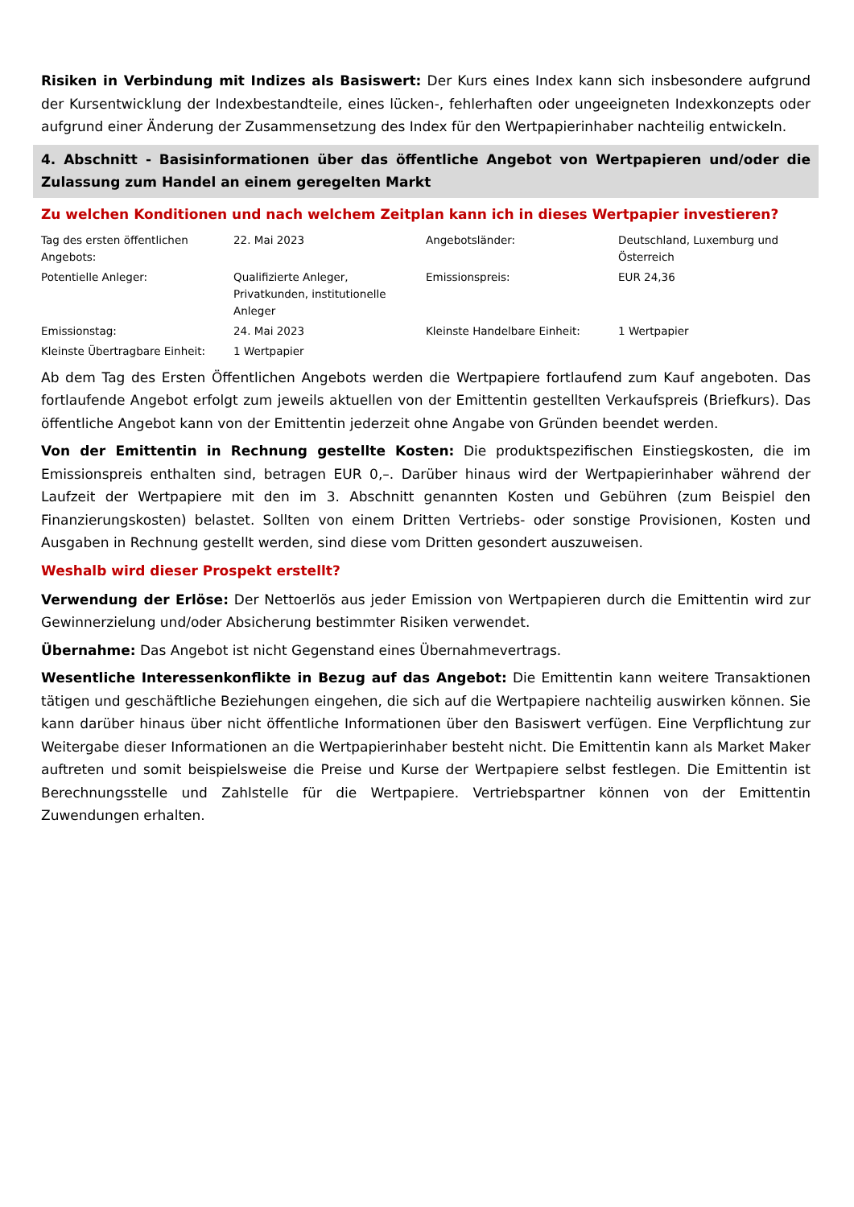Risiken in Verbindung mit Indizes als Basiswert: Der Kurs eines Index kann sich insbesondere aufgrund der Kursentwicklung der Indexbestandteile, eines lücken-, fehlerhaften oder ungeeigneten Indexkonzepts oder aufgrund einer Änderung der Zusammensetzung des Index für den Wertpapierinhaber nachteilig entwickeln.
4. Abschnitt - Basisinformationen über das öffentliche Angebot von Wertpapieren und/oder die Zulassung zum Handel an einem geregelten Markt
Zu welchen Konditionen und nach welchem Zeitplan kann ich in dieses Wertpapier investieren?
| Tag des ersten öffentlichen Angebots: | 22. Mai 2023 | Angebotsländer: | Deutschland, Luxemburg und Österreich |
| Potentielle Anleger: | Qualifizierte Anleger, Privatkunden, institutionelle Anleger | Emissionspreis: | EUR 24,36 |
| Emissionstag: | 24. Mai 2023 | Kleinste Handelbare Einheit: | 1 Wertpapier |
| Kleinste Übertragbare Einheit: | 1 Wertpapier | | |
Ab dem Tag des Ersten Öffentlichen Angebots werden die Wertpapiere fortlaufend zum Kauf angeboten. Das fortlaufende Angebot erfolgt zum jeweils aktuellen von der Emittentin gestellten Verkaufspreis (Briefkurs). Das öffentliche Angebot kann von der Emittentin jederzeit ohne Angabe von Gründen beendet werden.
Von der Emittentin in Rechnung gestellte Kosten: Die produktspezifischen Einstiegskosten, die im Emissionspreis enthalten sind, betragen EUR 0,–. Darüber hinaus wird der Wertpapierinhaber während der Laufzeit der Wertpapiere mit den im 3. Abschnitt genannten Kosten und Gebühren (zum Beispiel den Finanzierungskosten) belastet. Sollten von einem Dritten Vertriebs- oder sonstige Provisionen, Kosten und Ausgaben in Rechnung gestellt werden, sind diese vom Dritten gesondert auszuweisen.
Weshalb wird dieser Prospekt erstellt?
Verwendung der Erlöse: Der Nettoerlös aus jeder Emission von Wertpapieren durch die Emittentin wird zur Gewinnerzielung und/oder Absicherung bestimmter Risiken verwendet.
Übernahme: Das Angebot ist nicht Gegenstand eines Übernahmevertrags.
Wesentliche Interessenkonflikte in Bezug auf das Angebot: Die Emittentin kann weitere Transaktionen tätigen und geschäftliche Beziehungen eingehen, die sich auf die Wertpapiere nachteilig auswirken können. Sie kann darüber hinaus über nicht öffentliche Informationen über den Basiswert verfügen. Eine Verpflichtung zur Weitergabe dieser Informationen an die Wertpapierinhaber besteht nicht. Die Emittentin kann als Market Maker auftreten und somit beispielsweise die Preise und Kurse der Wertpapiere selbst festlegen. Die Emittentin ist Berechnungsstelle und Zahlstelle für die Wertpapiere. Vertriebspartner können von der Emittentin Zuwendungen erhalten.